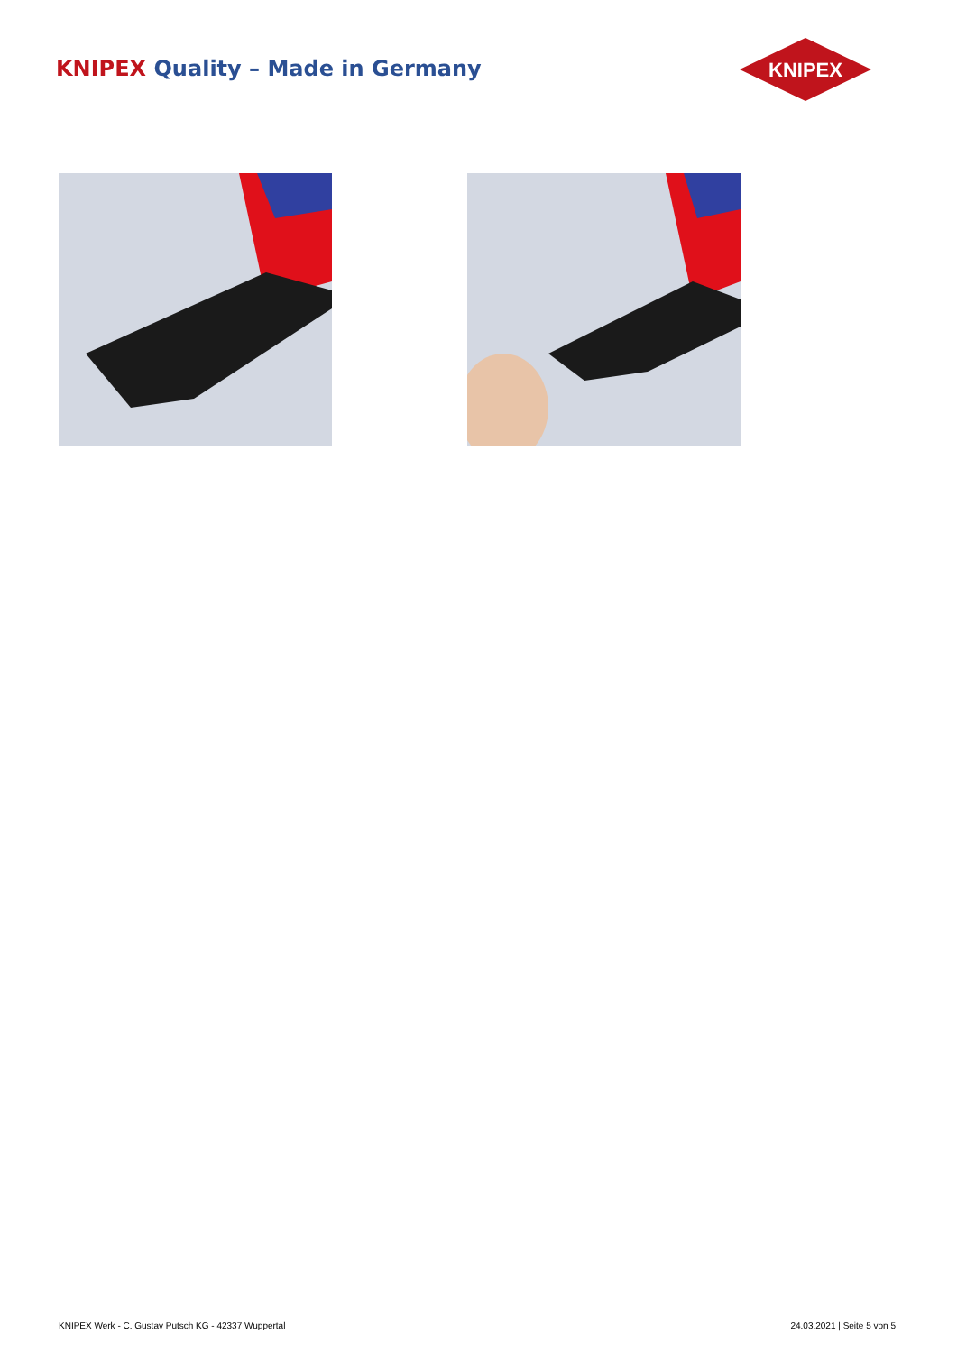KNIPEX Quality – Made in Germany
KNIPEX
KNIPEX Werk - C. Gustav Putsch KG - 42337 Wuppertal
24.03.2021 | Seite 5 von 5